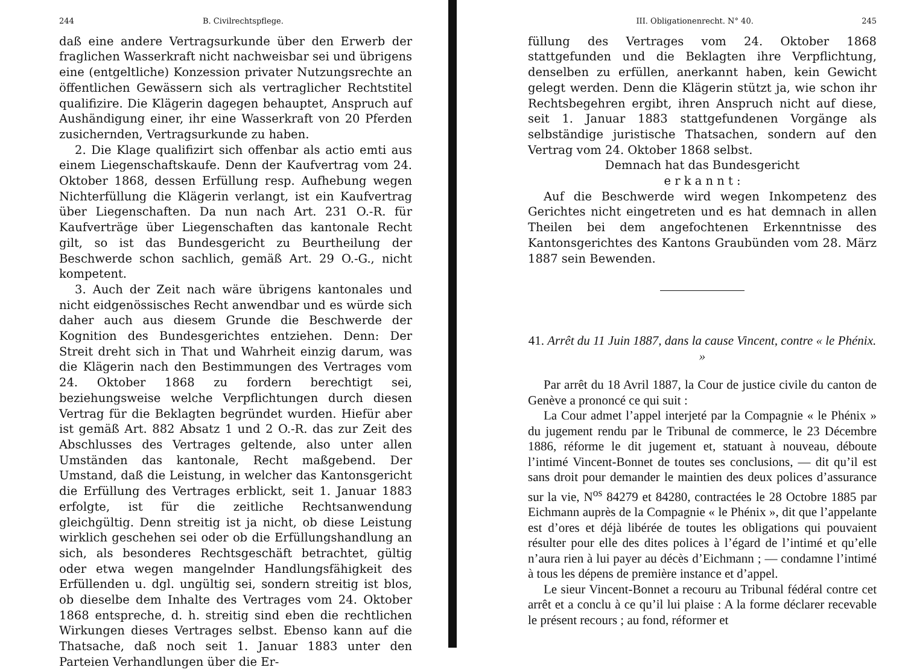244 B. Civilrechtspflege.
daß eine andere Vertragsurkunde über den Erwerb der fraglichen Wasserkraft nicht nachweisbar sei und übrigens eine (entgeltliche) Konzession privater Nutzungsrechte an öffentlichen Gewässern sich als vertraglicher Rechtstitel qualifizire. Die Klägerin dagegen behauptet, Anspruch auf Aushändigung einer, ihr eine Wasserkraft von 20 Pferden zusichernden, Vertragsurkunde zu haben.
2. Die Klage qualifizirt sich offenbar als actio emti aus einem Liegenschaftskaufe. Denn der Kaufvertrag vom 24. Oktober 1868, dessen Erfüllung resp. Aufhebung wegen Nichterfüllung die Klägerin verlangt, ist ein Kaufvertrag über Liegenschaften. Da nun nach Art. 231 O.-R. für Kaufverträge über Liegenschaften das kantonale Recht gilt, so ist das Bundesgericht zu Beurtheilung der Beschwerde schon sachlich, gemäß Art. 29 O.-G., nicht kompetent.
3. Auch der Zeit nach wäre übrigens kantonales und nicht eidgenössisches Recht anwendbar und es würde sich daher auch aus diesem Grunde die Beschwerde der Kognition des Bundesgerichtes entziehen. Denn: Der Streit dreht sich in That und Wahrheit einzig darum, was die Klägerin nach den Bestimmungen des Vertrages vom 24. Oktober 1868 zu fordern berechtigt sei, beziehungsweise welche Verpflichtungen durch diesen Vertrag für die Beklagten begründet wurden. Hiefür aber ist gemäß Art. 882 Absatz 1 und 2 O.-R. das zur Zeit des Abschlusses des Vertrages geltende, also unter allen Umständen das kantonale, Recht maßgebend. Der Umstand, daß die Leistung, in welcher das Kantonsgericht die Erfüllung des Vertrages erblickt, seit 1. Januar 1883 erfolgte, ist für die zeitliche Rechtsanwendung gleichgültig. Denn streitig ist ja nicht, ob diese Leistung wirklich geschehen sei oder ob die Erfüllungshandlung an sich, als besonderes Rechtsgeschäft betrachtet, gültig oder etwa wegen mangelnder Handlungsfähigkeit des Erfüllenden u. dgl. ungültig sei, sondern streitig ist blos, ob dieselbe dem Inhalte des Vertrages vom 24. Oktober 1868 entspreche, d. h. streitig sind eben die rechtlichen Wirkungen dieses Vertrages selbst. Ebenso kann auf die Thatsache, daß noch seit 1. Januar 1883 unter den Parteien Verhandlungen über die Er-
III. Obligationenrecht. N° 40. 245
füllung des Vertrages vom 24. Oktober 1868 stattgefunden und die Beklagten ihre Verpflichtung, denselben zu erfüllen, anerkannt haben, kein Gewicht gelegt werden. Denn die Klägerin stützt ja, wie schon ihr Rechtsbegehren ergibt, ihren Anspruch nicht auf diese, seit 1. Januar 1883 stattgefundenen Vorgänge als selbständige juristische Thatsachen, sondern auf den Vertrag vom 24. Oktober 1868 selbst.
Demnach hat das Bundesgericht
e r k a n n t :
Auf die Beschwerde wird wegen Inkompetenz des Gerichtes nicht eingetreten und es hat demnach in allen Theilen bei dem angefochtenen Erkenntnisse des Kantonsgerichtes des Kantons Graubünden vom 28. März 1887 sein Bewenden.
41. Arrêt du 11 Juin 1887, dans la cause Vincent, contre « le Phénix. »
Par arrêt du 18 Avril 1887, la Cour de justice civile du canton de Genève a prononcé ce qui suit :
La Cour admet l’appel interjeté par la Compagnie « le Phénix » du jugement rendu par le Tribunal de commerce, le 23 Décembre 1886, réforme le dit jugement et, statuant à nouveau, déboute l’intimé Vincent-Bonnet de toutes ses conclusions, — dit qu’il est sans droit pour demander le maintien des deux polices d’assurance sur la vie, N<sup>os</sup> 84279 et 84280, contractées le 28 Octobre 1885 par Eichmann auprès de la Compagnie « le Phénix », dit que l’appelante est d’ores et déjà libérée de toutes les obligations qui pouvaient résulter pour elle des dites polices à l’égard de l’intimé et qu’elle n’aura rien à lui payer au décès d’Eichmann ; — condamne l’intimé à tous les dépens de première instance et d’appel.
Le sieur Vincent-Bonnet a recouru au Tribunal fédéral contre cet arrêt et a conclu à ce qu’il lui plaise : A la forme déclarer recevable le présent recours ; au fond, réformer et